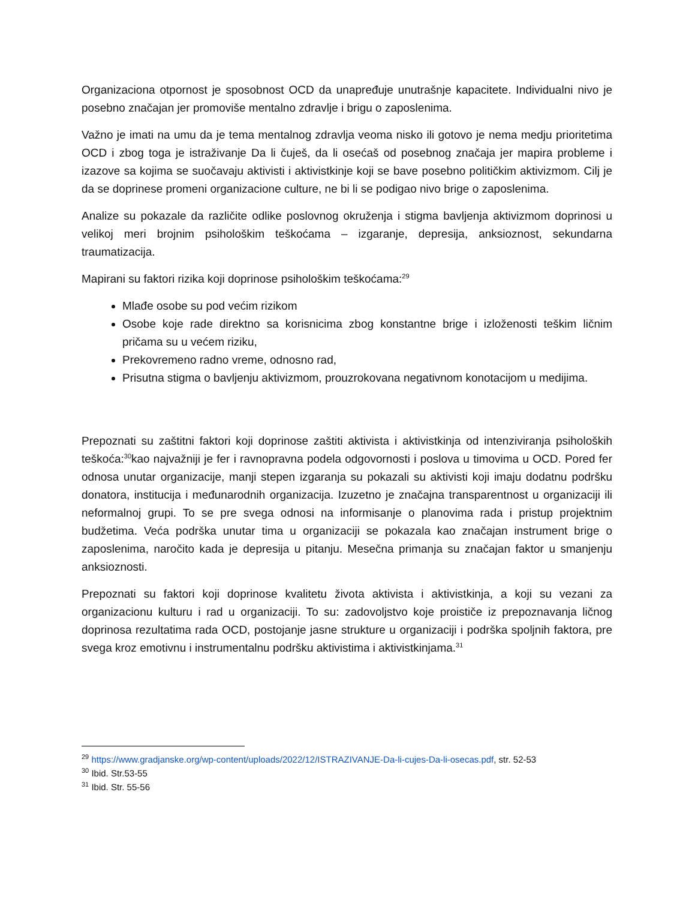Organizaciona otpornost je sposobnost OCD da unapređuje unutrašnje kapacitete. Individualni nivo je posebno značajan jer promoviše mentalno zdravlje i brigu o zaposlenima.
Važno je imati na umu da je tema mentalnog zdravlja veoma nisko ili gotovo je nema medju prioritetima OCD i zbog toga je istraživanje Da li čuješ, da li osećaš od posebnog značaja jer mapira probleme i izazove sa kojima se suočavaju aktivisti i aktivistkinje koji se bave posebno političkim aktivizmom. Cilj je da se doprinese promeni organizacione culture, ne bi li se podigao nivo brige o zaposlenima.
Analize su pokazale da različite odlike poslovnog okruženja i stigma bavljenja aktivizmom doprinosi u velikoj meri brojnim psihološkim teškoćama – izgaranje, depresija, anksioznost, sekundarna traumatizacija.
Mapirani su faktori rizika koji doprinose psihološkim teškoćama:<sup>29</sup>
Mlađe osobe su pod većim rizikom
Osobe koje rade direktno sa korisnicima zbog konstantne brige i izloženosti teškim ličnim pričama su u većem riziku,
Prekovremeno radno vreme, odnosno rad,
Prisutna stigma o bavljenju aktivizmom, prouzrokovana negativnom konotacijom u medijima.
Prepoznati su zaštitni faktori koji doprinose zaštiti aktivista i aktivistkinja od intenziviranja psiholoških teškoća:<sup>30</sup>kao najvažniji je fer i ravnopravna podela odgovornosti i poslova u timovima u OCD. Pored fer odnosa unutar organizacije, manji stepen izgaranja su pokazali su aktivisti koji imaju dodatnu podršku donatora, institucija i međunarodnih organizacija. Izuzetno je značajna transparentnost u organizaciji ili neformalnoj grupi. To se pre svega odnosi na informisanje o planovima rada i pristup projektnim budžetima. Veća podrška unutar tima u organizaciji se pokazala kao značajan instrument brige o zaposlenima, naročito kada je depresija u pitanju. Mesečna primanja su značajan faktor u smanjenju anksioznosti.
Prepoznati su faktori koji doprinose kvalitetu života aktivista i aktivistkinja, a koji su vezani za organizacionu kulturu i rad u organizaciji. To su: zadovoljstvo koje proističe iz prepoznavanja ličnog doprinosa rezultatima rada OCD, postojanje jasne strukture u organizaciji i podrška spoljnih faktora, pre svega kroz emotivnu i instrumentalnu podršku aktivistima i aktivistkinjama.<sup>31</sup>
<sup>29</sup> https://www.gradjanske.org/wp-content/uploads/2022/12/ISTRAZIVANJE-Da-li-cujes-Da-li-osecas.pdf, str. 52-53
<sup>30</sup> Ibid. Str.53-55
<sup>31</sup> Ibid. Str. 55-56